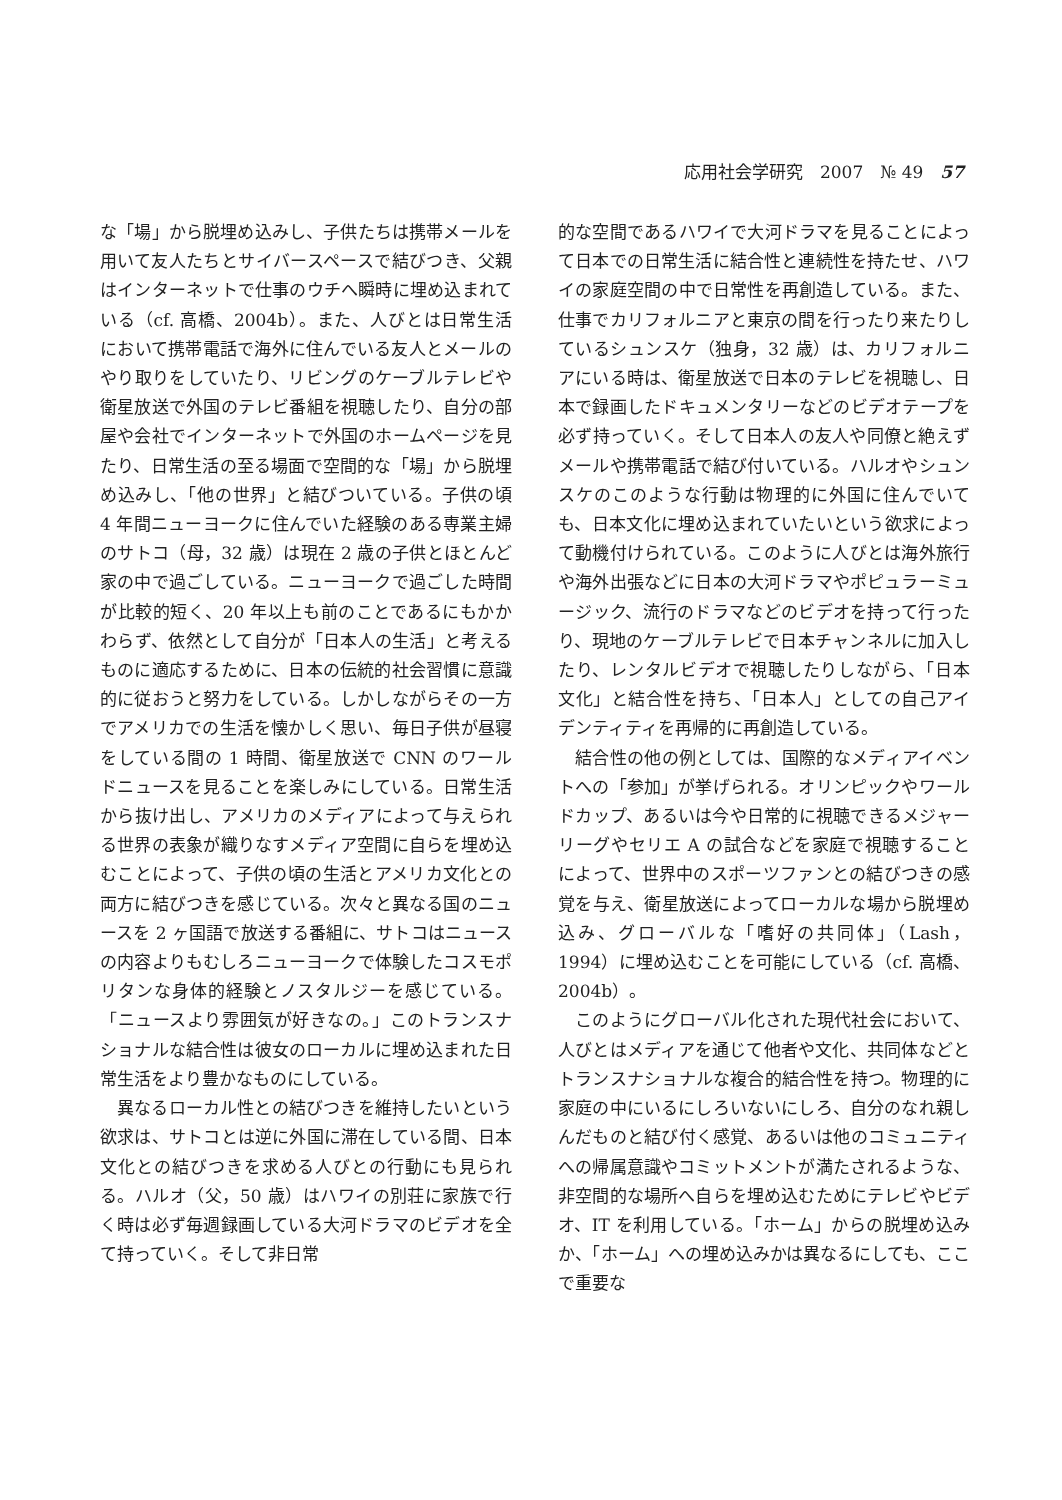応用社会学研究　2007　№ 49　57
な「場」から脱埋め込みし、子供たちは携帯メールを用いて友人たちとサイバースペースで結びつき、父親はインターネットで仕事のウチへ瞬時に埋め込まれている（cf. 高橋、2004b）。また、人びとは日常生活において携帯電話で海外に住んでいる友人とメールのやり取りをしていたり、リビングのケーブルテレビや衛星放送で外国のテレビ番組を視聴したり、自分の部屋や会社でインターネットで外国のホームページを見たり、日常生活の至る場面で空間的な「場」から脱埋め込みし、「他の世界」と結びついている。子供の頃 4 年間ニューヨークに住んでいた経験のある専業主婦のサトコ（母，32 歳）は現在 2 歳の子供とほとんど家の中で過ごしている。ニューヨークで過ごした時間が比較的短く、20 年以上も前のことであるにもかかわらず、依然として自分が「日本人の生活」と考えるものに適応するために、日本の伝統的社会習慣に意識的に従おうと努力をしている。しかしながらその一方でアメリカでの生活を懐かしく思い、毎日子供が昼寝をしている間の 1 時間、衛星放送で CNN のワールドニュースを見ることを楽しみにしている。日常生活から抜け出し、アメリカのメディアによって与えられる世界の表象が織りなすメディア空間に自らを埋め込むことによって、子供の頃の生活とアメリカ文化との両方に結びつきを感じている。次々と異なる国のニュースを 2 ヶ国語で放送する番組に、サトコはニュースの内容よりもむしろニューヨークで体験したコスモポリタンな身体的経験とノスタルジーを感じている。「ニュースより雰囲気が好きなの。」このトランスナショナルな結合性は彼女のローカルに埋め込まれた日常生活をより豊かなものにしている。
異なるローカル性との結びつきを維持したいという欲求は、サトコとは逆に外国に滞在している間、日本文化との結びつきを求める人びとの行動にも見られる。ハルオ（父，50 歳）はハワイの別荘に家族で行く時は必ず毎週録画している大河ドラマのビデオを全て持っていく。そして非日常
的な空間であるハワイで大河ドラマを見ることによって日本での日常生活に結合性と連続性を持たせ、ハワイの家庭空間の中で日常性を再創造している。また、仕事でカリフォルニアと東京の間を行ったり来たりしているシュンスケ（独身，32 歳）は、カリフォルニアにいる時は、衛星放送で日本のテレビを視聴し、日本で録画したドキュメンタリーなどのビデオテープを必ず持っていく。そして日本人の友人や同僚と絶えずメールや携帯電話で結び付いている。ハルオやシュンスケのこのような行動は物理的に外国に住んでいても、日本文化に埋め込まれていたいという欲求によって動機付けられている。このように人びとは海外旅行や海外出張などに日本の大河ドラマやポピュラーミュージック、流行のドラマなどのビデオを持って行ったり、現地のケーブルテレビで日本チャンネルに加入したり、レンタルビデオで視聴したりしながら、「日本文化」と結合性を持ち、「日本人」としての自己アイデンティティを再帰的に再創造している。
結合性の他の例としては、国際的なメディアイベントへの「参加」が挙げられる。オリンピックやワールドカップ、あるいは今や日常的に視聴できるメジャーリーグやセリエ A の試合などを家庭で視聴することによって、世界中のスポーツファンとの結びつきの感覚を与え、衛星放送によってローカルな場から脱埋め込み、グローバルな「嗜好の共同体」（Lash，1994）に埋め込むことを可能にしている（cf. 高橋、2004b）。
このようにグローバル化された現代社会において、人びとはメディアを通じて他者や文化、共同体などとトランスナショナルな複合的結合性を持つ。物理的に家庭の中にいるにしろいないにしろ、自分のなれ親しんだものと結び付く感覚、あるいは他のコミュニティへの帰属意識やコミットメントが満たされるような、非空間的な場所へ自らを埋め込むためにテレビやビデオ、IT を利用している。「ホーム」からの脱埋め込みか、「ホーム」への埋め込みかは異なるにしても、ここで重要な